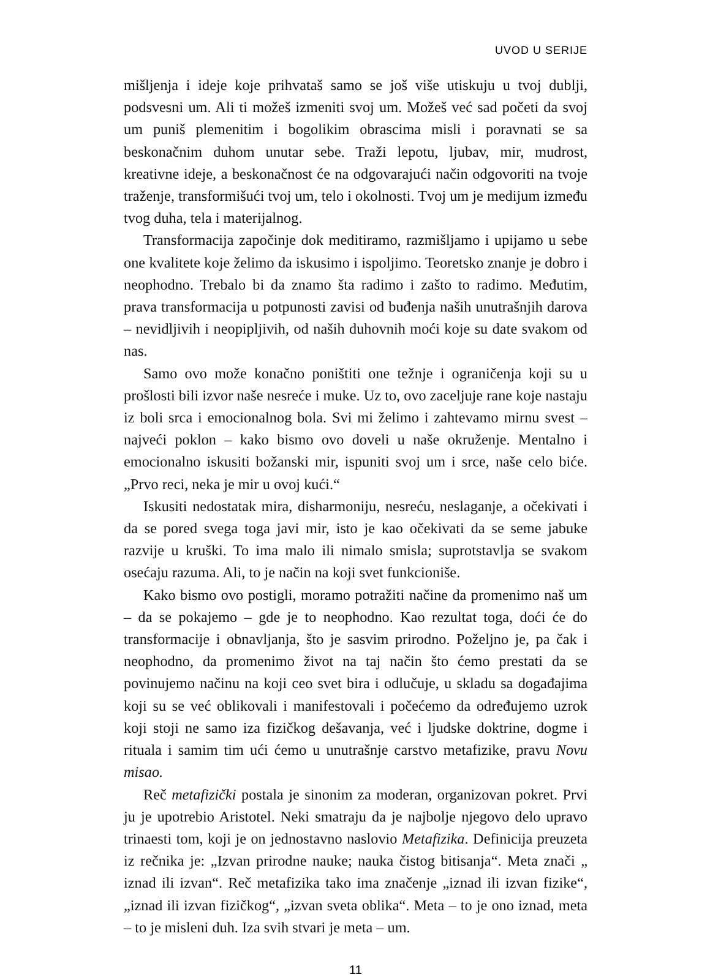UVOD U SERIJE
mišljenja i ideje koje prihvataš samo se još više utiskuju u tvoj dublji, podsvesni um. Ali ti možeš izmeniti svoj um. Možeš već sad početi da svoj um puniš plemenitim i bogolikim obrascima misli i poravnati se sa beskonačnim duhom unutar sebe. Traži lepotu, ljubav, mir, mudrost, kreativne ideje, a beskonačnost će na odgovarajući način odgovoriti na tvoje traženje, transformišući tvoj um, telo i okolnosti. Tvoj um je medijum između tvog duha, tela i materijalnog.
Transformacija započinje dok meditiramo, razmišljamo i upijamo u sebe one kvalitete koje želimo da iskusimo i ispoljimo. Teoretsko znanje je dobro i neophodno. Trebalo bi da znamo šta radimo i zašto to radimo. Međutim, prava transformacija u potpunosti zavisi od buđenja naših unutrašnjih darova – nevidljivih i neopipljivih, od naših duhovnih moći koje su date svakom od nas.
Samo ovo može konačno poništiti one težnje i ograničenja koji su u prošlosti bili izvor naše nesreće i muke. Uz to, ovo zaceljuje rane koje nastaju iz boli srca i emocionalnog bola. Svi mi želimo i zahtevamo mirnu svest – najveći poklon – kako bismo ovo doveli u naše okruženje. Mentalno i emocionalno iskusiti božanski mir, ispuniti svoj um i srce, naše celo biće. „Prvo reci, neka je mir u ovoj kući.“
Iskusiti nedostatak mira, disharmoniju, nesreću, neslaganje, a očekivati i da se pored svega toga javi mir, isto je kao očekivati da se seme jabuke razvije u kruški. To ima malo ili nimalo smisla; suprotstavlja se svakom osećaju razuma. Ali, to je način na koji svet funkcioniše.
Kako bismo ovo postigli, moramo potražiti načine da promenimo naš um – da se pokajemo – gde je to neophodno. Kao rezultat toga, doći će do transformacije i obnavljanja, što je sasvim prirodno. Poželjno je, pa čak i neophodno, da promenimo život na taj način što ćemo prestati da se povinujemo načinu na koji ceo svet bira i odlučuje, u skladu sa događajima koji su se već oblikovali i manifestovali i počećemo da određujemo uzrok koji stoji ne samo iza fizičkog dešavanja, već i ljudske doktrine, dogme i rituala i samim tim ući ćemo u unutrašnje carstvo metafizike, pravu Novu misao.
Reč metafizički postala je sinonim za moderan, organizovan pokret. Prvi ju je upotrebio Aristotel. Neki smatraju da je najbolje njegovo delo upravo trinaesti tom, koji je on jednostavno naslovio Metafizika. Definicija preuzeta iz rečnika je: „Izvan prirodne nauke; nauka čistog bitisanja“. Meta znači „ iznad ili izvan“. Reč metafizika tako ima značenje „iznad ili izvan fizike“, „iznad ili izvan fizičkog“, „izvan sveta oblika“. Meta – to je ono iznad, meta – to je misleni duh. Iza svih stvari je meta – um.
11